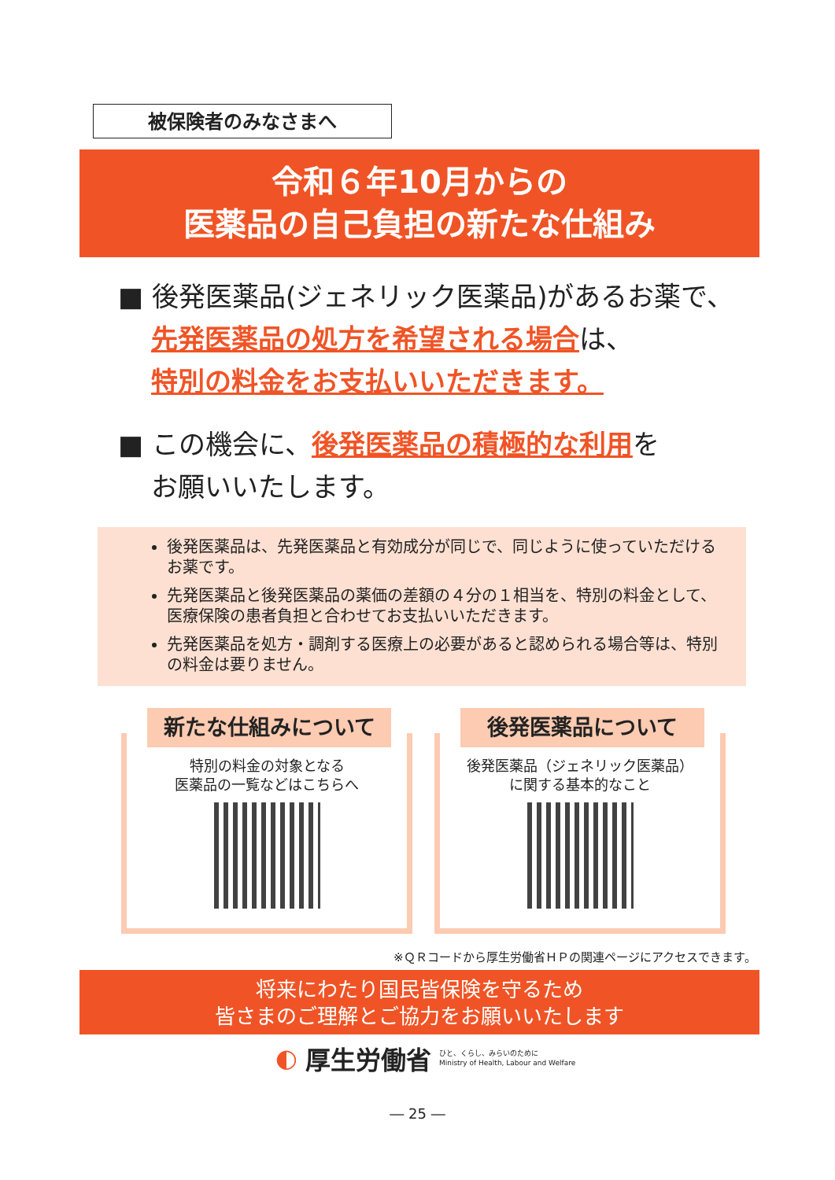被保険者のみなさまへ
令和６年10月からの
医薬品の自己負担の新たな仕組み
■ 後発医薬品(ジェネリック医薬品)があるお薬で、
先発医薬品の処方を希望される場合は、
特別の料金をお支払いいただきます。
■ この機会に、後発医薬品の積極的な利用を
お願いいたします。
後発医薬品は、先発医薬品と有効成分が同じで、同じように使っていただけるお薬です。
先発医薬品と後発医薬品の薬価の差額の４分の１相当を、特別の料金として、医療保険の患者負担と合わせてお支払いいただきます。
先発医薬品を処方・調剤する医療上の必要があると認められる場合等は、特別の料金は要りません。
新たな仕組みについて
特別の料金の対象となる
医薬品の一覧などはこちらへ
後発医薬品について
後発医薬品（ジェネリック医薬品）
に関する基本的なこと
※ＱＲコードから厚生労働省ＨＰの関連ページにアクセスできます。
将来にわたり国民皆保険を守るため
皆さまのご理解とご協力をお願いいたします
◐ 厚生労働省 ひと、くらし、みらいのために
Ministry of Health, Labour and Welfare
― 25 ―